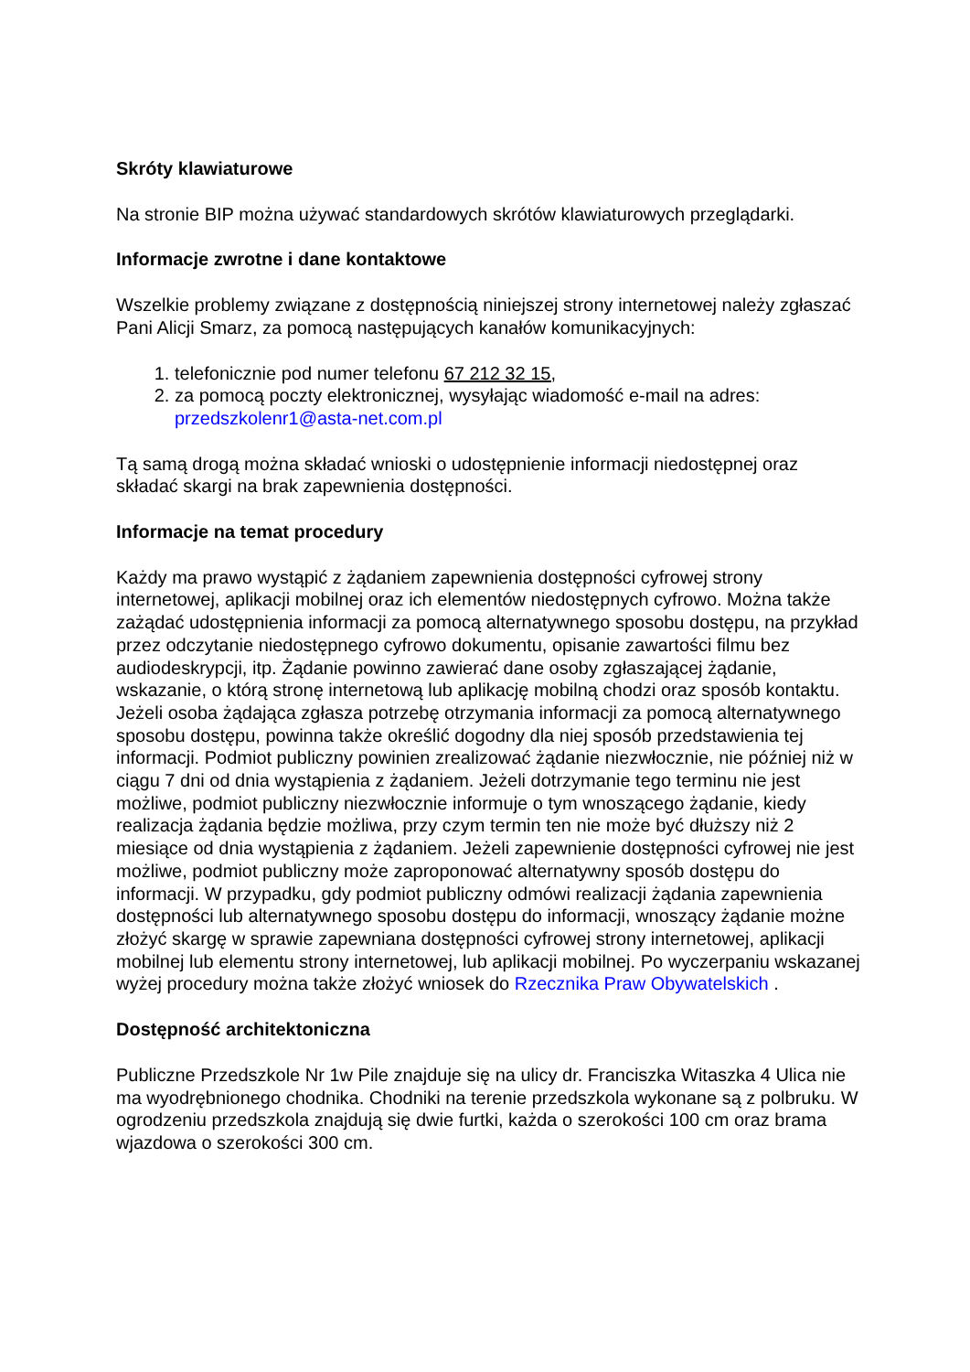Skróty klawiaturowe
Na stronie BIP można używać standardowych skrótów klawiaturowych przeglądarki.
Informacje zwrotne i dane kontaktowe
Wszelkie problemy związane z dostępnością niniejszej strony internetowej należy zgłaszać Pani Alicji Smarz, za pomocą następujących kanałów komunikacyjnych:
1. telefonicznie pod numer telefonu 67 212 32 15,
2. za pomocą poczty elektronicznej, wysyłając wiadomość e-mail na adres: przedszkolenr1@asta-net.com.pl
Tą samą drogą można składać wnioski o udostępnienie informacji niedostępnej oraz składać skargi na brak zapewnienia dostępności.
Informacje na temat procedury
Każdy ma prawo wystąpić z żądaniem zapewnienia dostępności cyfrowej strony internetowej, aplikacji mobilnej oraz ich elementów niedostępnych cyfrowo. Można także zażądać udostępnienia informacji za pomocą alternatywnego sposobu dostępu, na przykład przez odczytanie niedostępnego cyfrowo dokumentu, opisanie zawartości filmu bez audiodeskrypcji, itp. Żądanie powinno zawierać dane osoby zgłaszającej żądanie, wskazanie, o którą stronę internetową lub aplikację mobilną chodzi oraz sposób kontaktu. Jeżeli osoba żądająca zgłasza potrzebę otrzymania informacji za pomocą alternatywnego sposobu dostępu, powinna także określić dogodny dla niej sposób przedstawienia tej informacji. Podmiot publiczny powinien zrealizować żądanie niezwłocznie, nie później niż w ciągu 7 dni od dnia wystąpienia z żądaniem. Jeżeli dotrzymanie tego terminu nie jest możliwe, podmiot publiczny niezwłocznie informuje o tym wnoszącego żądanie, kiedy realizacja żądania będzie możliwa, przy czym termin ten nie może być dłuższy niż 2 miesiące od dnia wystąpienia z żądaniem. Jeżeli zapewnienie dostępności cyfrowej nie jest możliwe, podmiot publiczny może zaproponować alternatywny sposób dostępu do informacji. W przypadku, gdy podmiot publiczny odmówi realizacji żądania zapewnienia dostępności lub alternatywnego sposobu dostępu do informacji, wnoszący żądanie możne złożyć skargę w sprawie zapewniana dostępności cyfrowej strony internetowej, aplikacji mobilnej lub elementu strony internetowej, lub aplikacji mobilnej. Po wyczerpaniu wskazanej wyżej procedury można także złożyć wniosek do Rzecznika Praw Obywatelskich .
Dostępność architektoniczna
Publiczne Przedszkole Nr 1w Pile znajduje się na ulicy dr. Franciszka Witaszka 4 Ulica nie ma wyodrębnionego chodnika. Chodniki na terenie przedszkola wykonane są z polbruku. W ogrodzeniu przedszkola znajdują się dwie furtki, każda o szerokości 100 cm oraz brama wjazdowa o szerokości 300 cm.